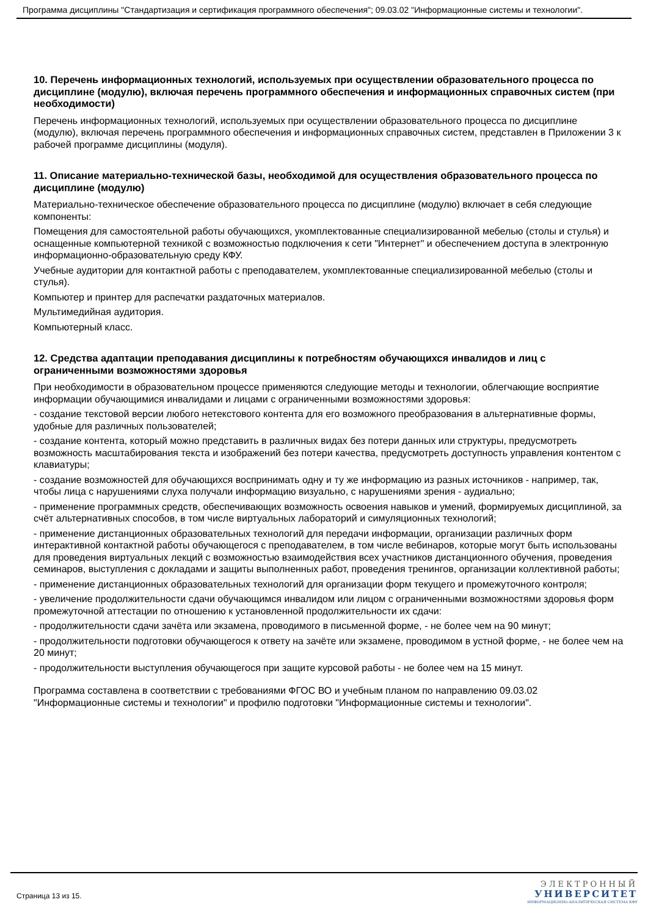Программа дисциплины "Стандартизация и сертификация программного обеспечения"; 09.03.02 "Информационные системы и технологии".
10. Перечень информационных технологий, используемых при осуществлении образовательного процесса по дисциплине (модулю), включая перечень программного обеспечения и информационных справочных систем (при необходимости)
Перечень информационных технологий, используемых при осуществлении образовательного процесса по дисциплине (модулю), включая перечень программного обеспечения и информационных справочных систем, представлен в Приложении 3 к рабочей программе дисциплины (модуля).
11. Описание материально-технической базы, необходимой для осуществления образовательного процесса по дисциплине (модулю)
Материально-техническое обеспечение образовательного процесса по дисциплине (модулю) включает в себя следующие компоненты:
Помещения для самостоятельной работы обучающихся, укомплектованные специализированной мебелью (столы и стулья) и оснащенные компьютерной техникой с возможностью подключения к сети "Интернет" и обеспечением доступа в электронную информационно-образовательную среду КФУ.
Учебные аудитории для контактной работы с преподавателем, укомплектованные специализированной мебелью (столы и стулья).
Компьютер и принтер для распечатки раздаточных материалов.
Мультимедийная аудитория.
Компьютерный класс.
12. Средства адаптации преподавания дисциплины к потребностям обучающихся инвалидов и лиц с ограниченными возможностями здоровья
При необходимости в образовательном процессе применяются следующие методы и технологии, облегчающие восприятие информации обучающимися инвалидами и лицами с ограниченными возможностями здоровья:
- создание текстовой версии любого нетекстового контента для его возможного преобразования в альтернативные формы, удобные для различных пользователей;
- создание контента, который можно представить в различных видах без потери данных или структуры, предусмотреть возможность масштабирования текста и изображений без потери качества, предусмотреть доступность управления контентом с клавиатуры;
- создание возможностей для обучающихся воспринимать одну и ту же информацию из разных источников - например, так, чтобы лица с нарушениями слуха получали информацию визуально, с нарушениями зрения - аудиально;
- применение программных средств, обеспечивающих возможность освоения навыков и умений, формируемых дисциплиной, за счёт альтернативных способов, в том числе виртуальных лабораторий и симуляционных технологий;
- применение дистанционных образовательных технологий для передачи информации, организации различных форм интерактивной контактной работы обучающегося с преподавателем, в том числе вебинаров, которые могут быть использованы для проведения виртуальных лекций с возможностью взаимодействия всех участников дистанционного обучения, проведения семинаров, выступления с докладами и защиты выполненных работ, проведения тренингов, организации коллективной работы;
- применение дистанционных образовательных технологий для организации форм текущего и промежуточного контроля;
- увеличение продолжительности сдачи обучающимся инвалидом или лицом с ограниченными возможностями здоровья форм промежуточной аттестации по отношению к установленной продолжительности их сдачи:
- продолжительности сдачи зачёта или экзамена, проводимого в письменной форме, - не более чем на 90 минут;
- продолжительности подготовки обучающегося к ответу на зачёте или экзамене, проводимом в устной форме, - не более чем на 20 минут;
- продолжительности выступления обучающегося при защите курсовой работы - не более чем на 15 минут.
Программа составлена в соответствии с требованиями ФГОС ВО и учебным планом по направлению 09.03.02 "Информационные системы и технологии" и профилю подготовки "Информационные системы и технологии".
Страница 13 из 15.
ЭЛЕКТРОННЫЙ
УНИВЕРСИТЕТ
ИНФОРМАЦИОННО-АНАЛИТИЧЕСКАЯ СИСТЕМА КФУ